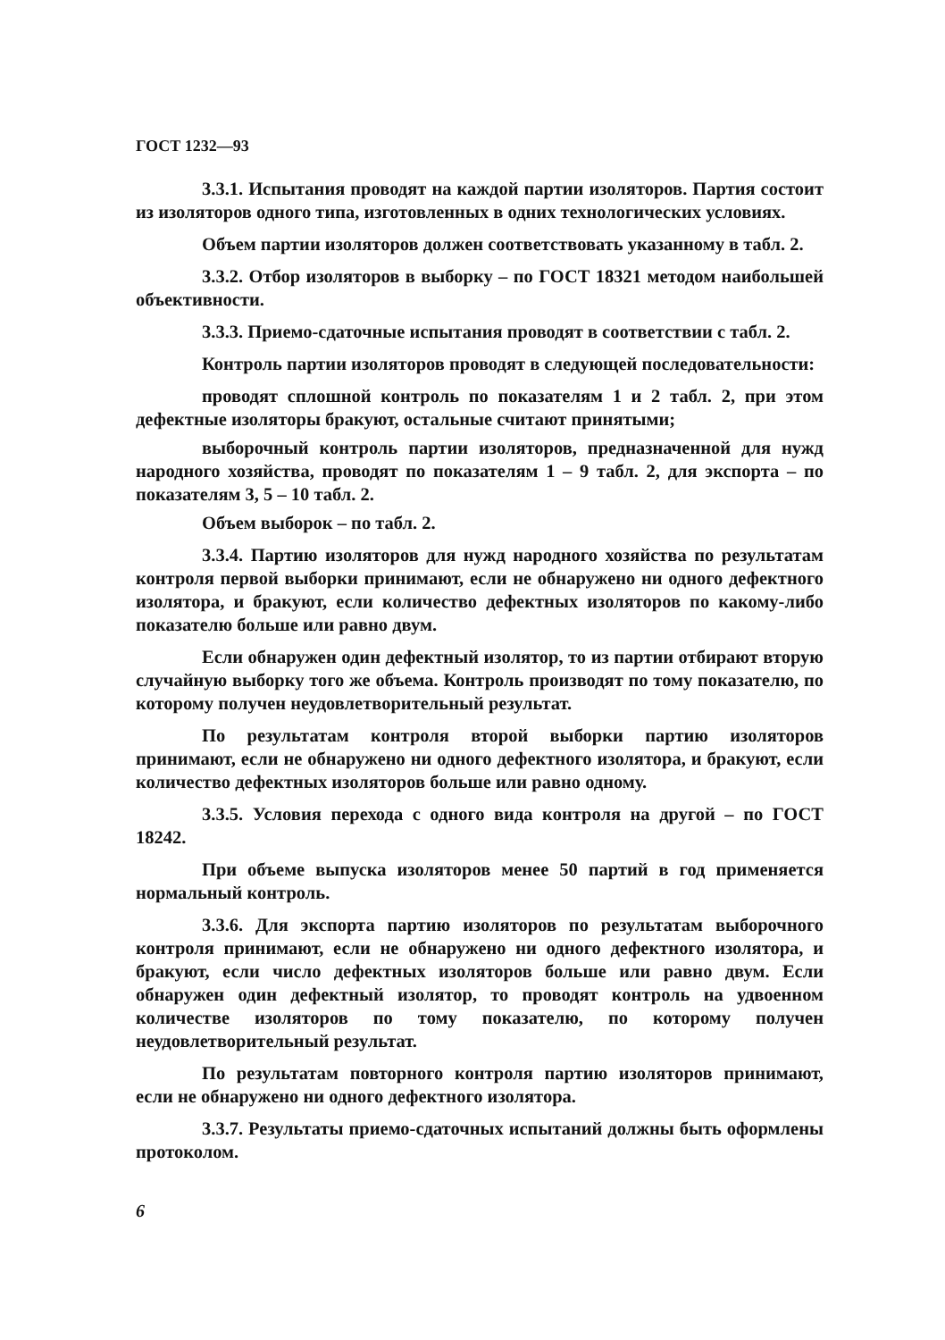ГОСТ 1232—93
3.3.1. Испытания проводят на каждой партии изоляторов. Партия состоит из изоляторов одного типа, изготовленных в одних технологических условиях.
Объем партии изоляторов должен соответствовать указанному в табл. 2.
3.3.2. Отбор изоляторов в выборку – по ГОСТ 18321 методом наибольшей объективности.
3.3.3. Приемо-сдаточные испытания проводят в соответствии с табл. 2.
Контроль партии изоляторов проводят в следующей последовательности:
проводят сплошной контроль по показателям 1 и 2 табл. 2, при этом дефектные изоляторы бракуют, остальные считают принятыми;
выборочный контроль партии изоляторов, предназначенной для нужд народного хозяйства, проводят по показателям 1 – 9 табл. 2, для экспорта – по показателям 3, 5 – 10 табл. 2.
Объем выборок – по табл. 2.
3.3.4. Партию изоляторов для нужд народного хозяйства по результатам контроля первой выборки принимают, если не обнаружено ни одного дефектного изолятора, и бракуют, если количество дефектных изоляторов по какому-либо показателю больше или равно двум.
Если обнаружен один дефектный изолятор, то из партии отбирают вторую случайную выборку того же объема. Контроль производят по тому показателю, по которому получен неудовлетворительный результат.
По результатам контроля второй выборки партию изоляторов принимают, если не обнаружено ни одного дефектного изолятора, и бракуют, если количество дефектных изоляторов больше или равно одному.
3.3.5. Условия перехода с одного вида контроля на другой – по ГОСТ 18242.
При объеме выпуска изоляторов менее 50 партий в год применяется нормальный контроль.
3.3.6. Для экспорта партию изоляторов по результатам выборочного контроля принимают, если не обнаружено ни одного дефектного изолятора, и бракуют, если число дефектных изоляторов больше или равно двум. Если обнаружен один дефектный изолятор, то проводят контроль на удвоенном количестве изоляторов по тому показателю, по которому получен неудовлетворительный результат.
По результатам повторного контроля партию изоляторов принимают, если не обнаружено ни одного дефектного изолятора.
3.3.7. Результаты приемо-сдаточных испытаний должны быть оформлены протоколом.
6